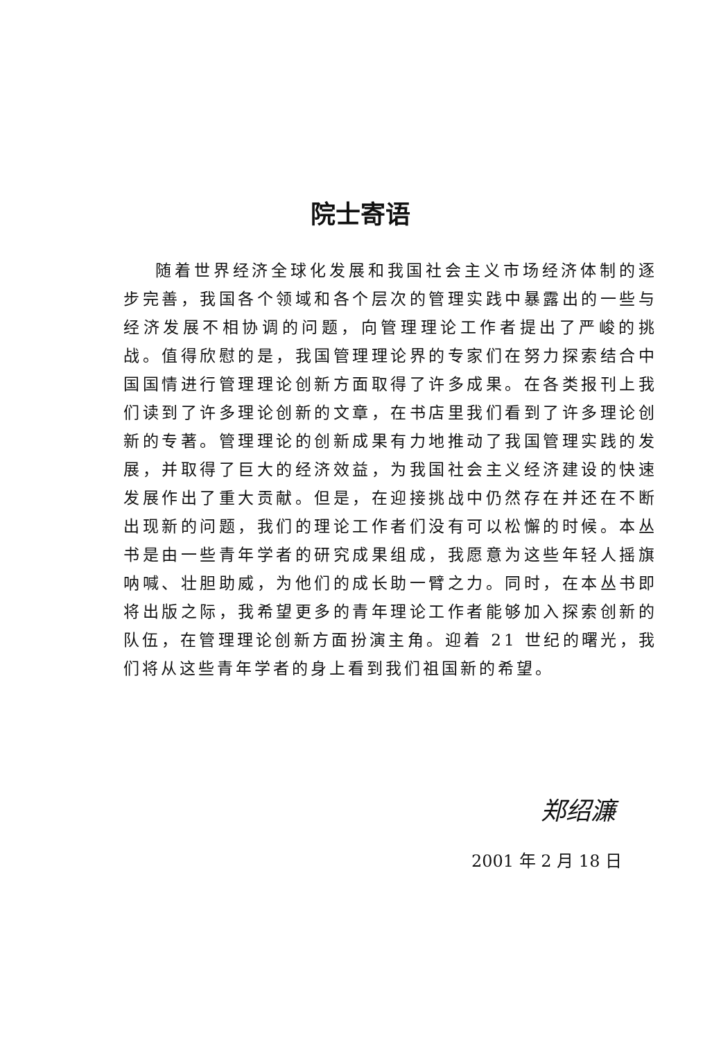院士寄语
随着世界经济全球化发展和我国社会主义市场经济体制的逐步完善，我国各个领域和各个层次的管理实践中暴露出的一些与经济发展不相协调的问题，向管理理论工作者提出了严峻的挑战。值得欣慰的是，我国管理理论界的专家们在努力探索结合中国国情进行管理理论创新方面取得了许多成果。在各类报刊上我们读到了许多理论创新的文章，在书店里我们看到了许多理论创新的专著。管理理论的创新成果有力地推动了我国管理实践的发展，并取得了巨大的经济效益，为我国社会主义经济建设的快速发展作出了重大贡献。但是，在迎接挑战中仍然存在并还在不断出现新的问题，我们的理论工作者们没有可以松懈的时候。本丛书是由一些青年学者的研究成果组成，我愿意为这些年轻人摇旗呐喊、壮胆助威，为他们的成长助一臂之力。同时，在本丛书即将出版之际，我希望更多的青年理论工作者能够加入探索创新的队伍，在管理理论创新方面扮演主角。迎着 21 世纪的曙光，我们将从这些青年学者的身上看到我们祖国新的希望。
郑绍濂
2001 年 2 月 18 日